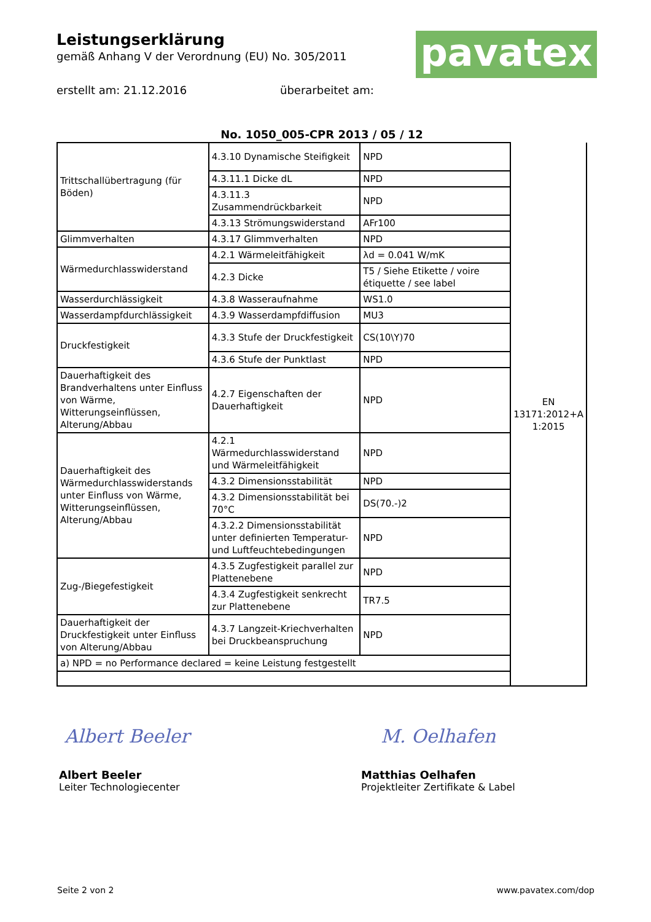Leistungserklärung
gemäß Anhang V der Verordnung (EU) No. 305/2011
erstellt am: 21.12.2016 überarbeitet am:
pavatex
No. 1050_005-CPR 2013 / 05 / 12
| Trittschallübertragung (für Böden) | 4.3.10 Dynamische Steifigkeit | NPD | EN 13171:2012+A 1:2015 |
| | 4.3.11.1 Dicke dL | NPD | |
| | 4.3.11.3 Zusammendrückbarkeit | NPD | |
| | 4.3.13 Strömungswiderstand | AFr100 | |
| Glimmverhalten | 4.3.17 Glimmverhalten | NPD | |
| Wärmedurchlasswiderstand | 4.2.1 Wärmeleitfähigkeit | λd = 0.041 W/mK | |
| | 4.2.3 Dicke | T5 / Siehe Etikette / voire étiquette / see label | |
| Wasserdurchlässigkeit | 4.3.8 Wasseraufnahme | WS1.0 | |
| Wasserdampfdurchlässigkeit | 4.3.9 Wasserdampfdiffusion | MU3 | |
| Druckfestigkeit | 4.3.3 Stufe der Druckfestigkeit | CS(10\Y)70 | |
| | 4.3.6 Stufe der Punktlast | NPD | |
| Dauerhaftigkeit des Brandverhaltens unter Einfluss von Wärme, Witterungseinflüssen, Alterung/Abbau | 4.2.7 Eigenschaften der Dauerhaftigkeit | NPD | |
| Dauerhaftigkeit des Wärmedurchlasswiderstands unter Einfluss von Wärme, Witterungseinflüssen, Alterung/Abbau | 4.2.1 Wärmedurchlasswiderstand und Wärmeleitfähigkeit | NPD | |
| | 4.3.2 Dimensionsstabilität | NPD | |
| | 4.3.2 Dimensionsstabilität bei 70°C | DS(70.-)2 | |
| | 4.3.2.2 Dimensionsstabilität unter definierten Temperatur- und Luftfeuchtebedingungen | NPD | |
| Zug-/Biegefestigkeit | 4.3.5 Zugfestigkeit parallel zur Plattenebene | NPD | |
| | 4.3.4 Zugfestigkeit senkrecht zur Plattenebene | TR7.5 | |
| Dauerhaftigkeit der Druckfestigkeit unter Einfluss von Alterung/Abbau | 4.3.7 Langzeit-Kriechverhalten bei Druckbeanspruchung | NPD | |
| a) NPD = no Performance declared = keine Leistung festgestellt | | | |
Albert Beeler M. Oelhafen
Albert Beeler
Leiter Technologiecenter
Matthias Oelhafen
Projektleiter Zertifikate & Label
Seite 2 von 2 www.pavatex.com/dop